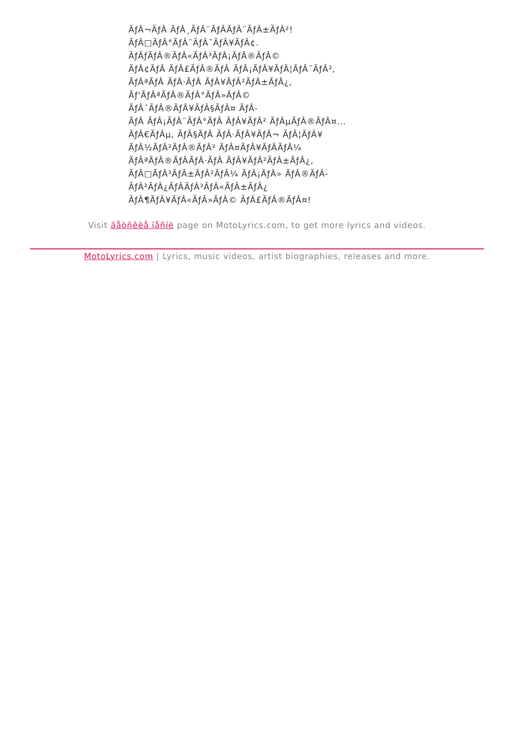ÃƒÂ¬ÃƒÂ ÃƒÂ¸ÃƒÂ¨ÃƒÂÃƒÂ¨ÃƒÂ±ÃƒÂ²!
ÃƒÂ□ÃƒÂ°ÃƒÂ¨ÃƒÂ¯ÃƒÂ¥ÃƒÂ¢.
ÃƒÂƒÃƒÂ®ÃƒÂ«ÃƒÂ³ÃƒÂ¡ÃƒÂ®ÃƒÂ©
ÃƒÂ¢ÃƒÂ ÃƒÂ£ÃƒÂ®ÃƒÂ ÃƒÂ¡ÃƒÂ¥ÃƒÂ¦ÃƒÂ¨ÃƒÂ²,
ÃƒÂªÃƒÂ ÃƒÂ·ÃƒÂ ÃƒÂ¥ÃƒÂ²ÃƒÂ±ÃƒÂ¿,
Ãƒ'ÃƒÂªÃƒÂ®ÃƒÂ°ÃƒÂ»ÃƒÂ©
ÃƒÂ¯ÃƒÂ®ÃƒÂ¥ÃƒÂ§ÃƒÂ¤ ÃƒÂ-
ÃƒÂ ÃƒÂ¡ÃƒÂ¨ÃƒÂ°ÃƒÂ ÃƒÂ¥ÃƒÂ² ÃƒÂµÃƒÂ®ÃƒÂ¤...
ÃƒÂ€ÃƒÂµ, ÃƒÂ§ÃƒÂ ÃƒÂ·ÃƒÂ¥ÃƒÂ¬ ÃƒÂ¦ÃƒÂ¥
ÃƒÂ½ÃƒÂ²ÃƒÂ®ÃƒÂ² ÃƒÂ¤ÃƒÂ¥ÃƒÂÃƒÂ¼
ÃƒÂªÃƒÂ®ÃƒÂÃƒÂ·ÃƒÂ ÃƒÂ¥ÃƒÂ²ÃƒÂ±ÃƒÂ¿,
ÃƒÂ□ÃƒÂ³ÃƒÂ±ÃƒÂ²ÃƒÂ¼ ÃƒÂ¡ÃƒÂ» ÃƒÂ®ÃƒÂ-
ÃƒÂ²ÃƒÂ¿ÃƒÂÃƒÂ³ÃƒÂ«ÃƒÂ±ÃƒÂ¿
ÃƒÂ¶ÃƒÂ¥ÃƒÂ«ÃƒÂ»ÃƒÂ© ÃƒÂ£ÃƒÂ®ÃƒÂ¤!
Visit äåòñêèå ïåñíè page on MotoLyrics.com, to get more lyrics and videos.
MotoLyrics.com | Lyrics, music videos, artist biographies, releases and more.